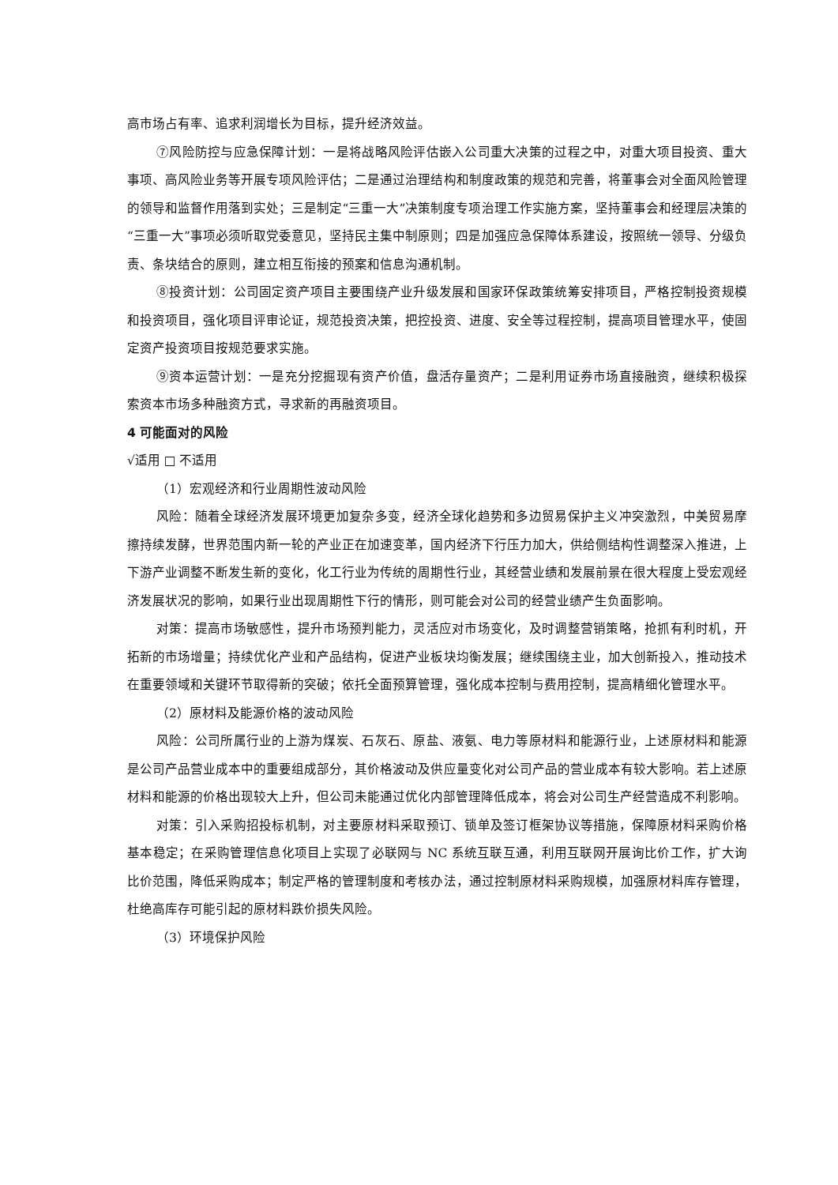高市场占有率、追求利润增长为目标，提升经济效益。
⑦风险防控与应急保障计划：一是将战略风险评估嵌入公司重大决策的过程之中，对重大项目投资、重大事项、高风险业务等开展专项风险评估；二是通过治理结构和制度政策的规范和完善，将董事会对全面风险管理的领导和监督作用落到实处；三是制定“三重一大”决策制度专项治理工作实施方案，坚持董事会和经理层决策的“三重一大”事项必须听取党委意见，坚持民主集中制原则；四是加强应急保障体系建设，按照统一领导、分级负责、条块结合的原则，建立相互衔接的预案和信息沟通机制。
⑧投资计划：公司固定资产项目主要围绕产业升级发展和国家环保政策统筹安排项目，严格控制投资规模和投资项目，强化项目评审论证，规范投资决策，把控投资、进度、安全等过程控制，提高项目管理水平，使固定资产投资项目按规范要求实施。
⑨资本运营计划：一是充分挖掘现有资产价值，盘活存量资产；二是利用证券市场直接融资，继续积极探索资本市场多种融资方式，寻求新的再融资项目。
4 可能面对的风险
√适用 □ 不适用
（1）宏观经济和行业周期性波动风险
风险：随着全球经济发展环境更加复杂多变，经济全球化趋势和多边贸易保护主义冲突激烈，中美贸易摩擦持续发酵，世界范围内新一轮的产业正在加速变革，国内经济下行压力加大，供给侧结构性调整深入推进，上下游产业调整不断发生新的变化，化工行业为传统的周期性行业，其经营业绩和发展前景在很大程度上受宏观经济发展状况的影响，如果行业出现周期性下行的情形，则可能会对公司的经营业绩产生负面影响。
对策：提高市场敏感性，提升市场预判能力，灵活应对市场变化，及时调整营销策略，抢抓有利时机，开拓新的市场增量；持续优化产业和产品结构，促进产业板块均衡发展；继续围绕主业，加大创新投入，推动技术在重要领域和关键环节取得新的突破；依托全面预算管理，强化成本控制与费用控制，提高精细化管理水平。
（2）原材料及能源价格的波动风险
风险：公司所属行业的上游为煤炭、石灰石、原盐、液氨、电力等原材料和能源行业，上述原材料和能源是公司产品营业成本中的重要组成部分，其价格波动及供应量变化对公司产品的营业成本有较大影响。若上述原材料和能源的价格出现较大上升，但公司未能通过优化内部管理降低成本，将会对公司生产经营造成不利影响。
对策：引入采购招投标机制，对主要原材料采取预订、锁单及签订框架协议等措施，保障原材料采购价格基本稳定；在采购管理信息化项目上实现了必联网与 NC 系统互联互通，利用互联网开展询比价工作，扩大询比价范围，降低采购成本；制定严格的管理制度和考核办法，通过控制原材料采购规模，加强原材料库存管理，杜绝高库存可能引起的原材料跌价损失风险。
（3）环境保护风险